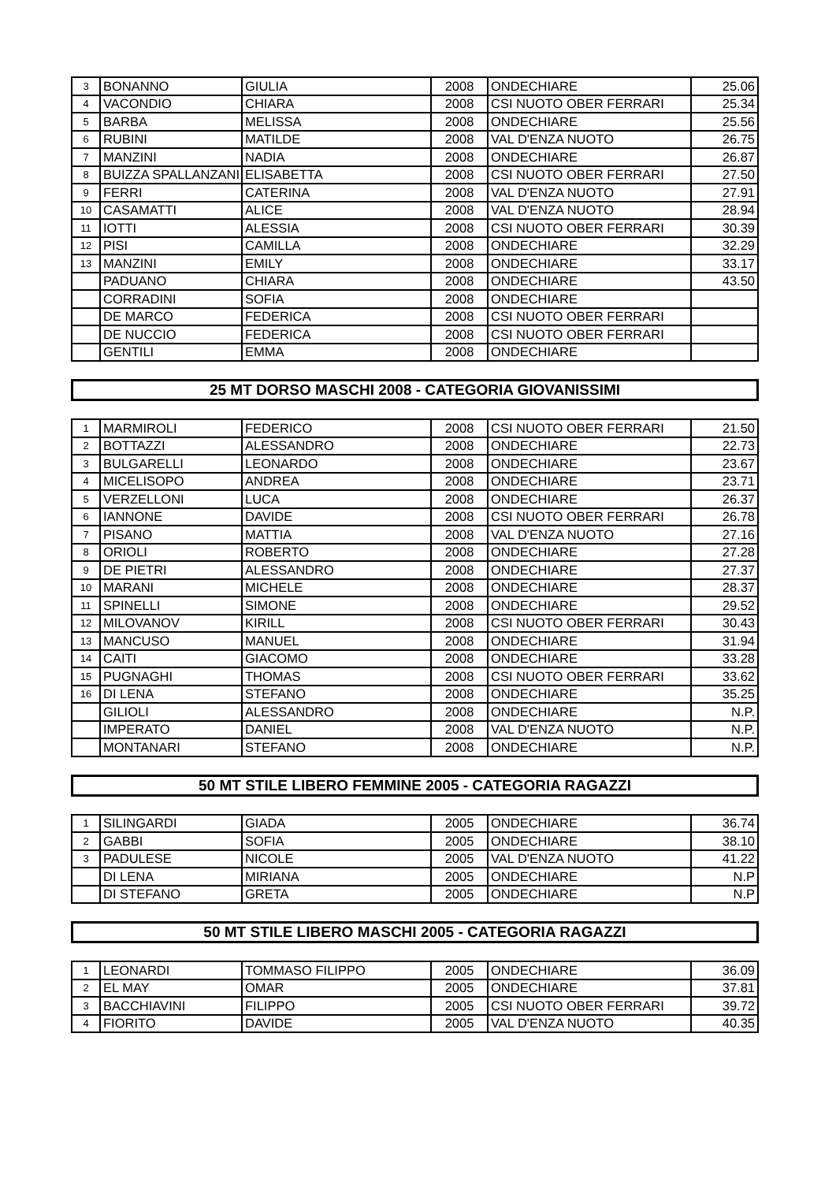| 3 | BONANNO | GIULIA | 2008 | ONDECHIARE | 25.06 |
| 4 | VACONDIO | CHIARA | 2008 | CSI NUOTO OBER FERRARI | 25.34 |
| 5 | BARBA | MELISSA | 2008 | ONDECHIARE | 25.56 |
| 6 | RUBINI | MATILDE | 2008 | VAL D'ENZA NUOTO | 26.75 |
| 7 | MANZINI | NADIA | 2008 | ONDECHIARE | 26.87 |
| 8 | BUIZZA SPALLANZANI | ELISABETTA | 2008 | CSI NUOTO OBER FERRARI | 27.50 |
| 9 | FERRI | CATERINA | 2008 | VAL D'ENZA NUOTO | 27.91 |
| 10 | CASAMATTI | ALICE | 2008 | VAL D'ENZA NUOTO | 28.94 |
| 11 | IOTTI | ALESSIA | 2008 | CSI NUOTO OBER FERRARI | 30.39 |
| 12 | PISI | CAMILLA | 2008 | ONDECHIARE | 32.29 |
| 13 | MANZINI | EMILY | 2008 | ONDECHIARE | 33.17 |
| | PADUANO | CHIARA | 2008 | ONDECHIARE | 43.50 |
| | CORRADINI | SOFIA | 2008 | ONDECHIARE | |
| | DE MARCO | FEDERICA | 2008 | CSI NUOTO OBER FERRARI | |
| | DE NUCCIO | FEDERICA | 2008 | CSI NUOTO OBER FERRARI | |
| | GENTILI | EMMA | 2008 | ONDECHIARE | |
25 MT DORSO MASCHI 2008 - CATEGORIA GIOVANISSIMI
| 1 | MARMIROLI | FEDERICO | 2008 | CSI NUOTO OBER FERRARI | 21.50 |
| 2 | BOTTAZZI | ALESSANDRO | 2008 | ONDECHIARE | 22.73 |
| 3 | BULGARELLI | LEONARDO | 2008 | ONDECHIARE | 23.67 |
| 4 | MICELISOPO | ANDREA | 2008 | ONDECHIARE | 23.71 |
| 5 | VERZELLONI | LUCA | 2008 | ONDECHIARE | 26.37 |
| 6 | IANNONE | DAVIDE | 2008 | CSI NUOTO OBER FERRARI | 26.78 |
| 7 | PISANO | MATTIA | 2008 | VAL D'ENZA NUOTO | 27.16 |
| 8 | ORIOLI | ROBERTO | 2008 | ONDECHIARE | 27.28 |
| 9 | DE PIETRI | ALESSANDRO | 2008 | ONDECHIARE | 27.37 |
| 10 | MARANI | MICHELE | 2008 | ONDECHIARE | 28.37 |
| 11 | SPINELLI | SIMONE | 2008 | ONDECHIARE | 29.52 |
| 12 | MILOVANOV | KIRILL | 2008 | CSI NUOTO OBER FERRARI | 30.43 |
| 13 | MANCUSO | MANUEL | 2008 | ONDECHIARE | 31.94 |
| 14 | CAITI | GIACOMO | 2008 | ONDECHIARE | 33.28 |
| 15 | PUGNAGHI | THOMAS | 2008 | CSI NUOTO OBER FERRARI | 33.62 |
| 16 | DI LENA | STEFANO | 2008 | ONDECHIARE | 35.25 |
| | GILIOLI | ALESSANDRO | 2008 | ONDECHIARE | N.P. |
| | IMPERATO | DANIEL | 2008 | VAL D'ENZA NUOTO | N.P. |
| | MONTANARI | STEFANO | 2008 | ONDECHIARE | N.P. |
50 MT STILE LIBERO FEMMINE 2005 - CATEGORIA RAGAZZI
| 1 | SILINGARDI | GIADA | 2005 | ONDECHIARE | 36.74 |
| 2 | GABBI | SOFIA | 2005 | ONDECHIARE | 38.10 |
| 3 | PADULESE | NICOLE | 2005 | VAL D'ENZA NUOTO | 41.22 |
| | DI LENA | MIRIANA | 2005 | ONDECHIARE | N.P |
| | DI STEFANO | GRETA | 2005 | ONDECHIARE | N.P |
50 MT STILE LIBERO MASCHI 2005 - CATEGORIA RAGAZZI
| 1 | LEONARDI | TOMMASO FILIPPO | 2005 | ONDECHIARE | 36.09 |
| 2 | EL MAY | OMAR | 2005 | ONDECHIARE | 37.81 |
| 3 | BACCHIAVINI | FILIPPO | 2005 | CSI NUOTO OBER FERRARI | 39.72 |
| 4 | FIORITO | DAVIDE | 2005 | VAL D'ENZA NUOTO | 40.35 |